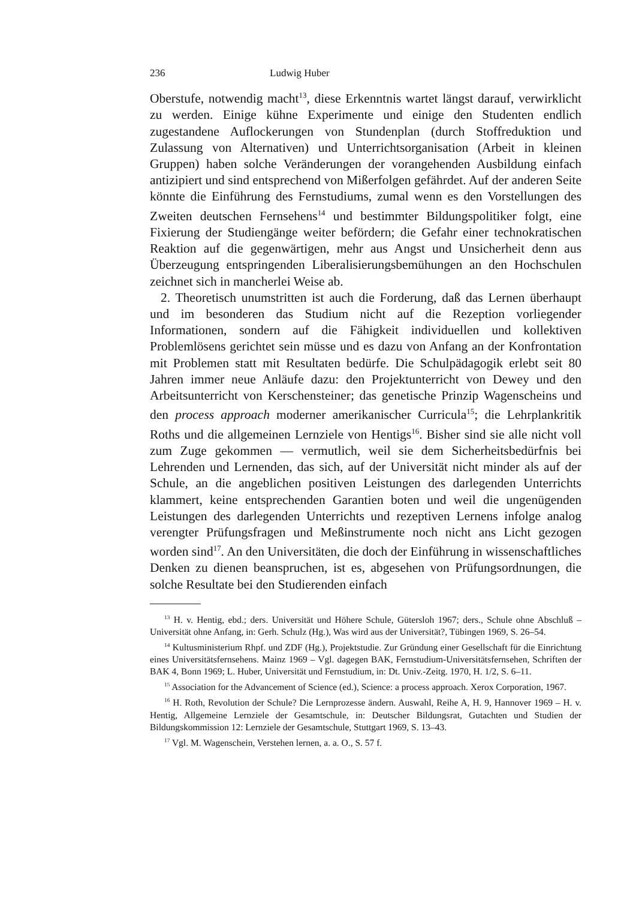236 Ludwig Huber
Oberstufe, notwendig macht<sup>13</sup>, diese Erkenntnis wartet längst darauf, verwirklicht zu werden. Einige kühne Experimente und einige den Studenten endlich zugestandene Auflockerungen von Stundenplan (durch Stoffreduktion und Zulassung von Alternativen) und Unterrichtsorganisation (Arbeit in kleinen Gruppen) haben solche Veränderungen der vorangehenden Ausbildung einfach antizipiert und sind entsprechend von Mißerfolgen gefährdet. Auf der anderen Seite könnte die Einführung des Fernstudiums, zumal wenn es den Vorstellungen des Zweiten deutschen Fernsehens<sup>14</sup> und bestimmter Bildungspolitiker folgt, eine Fixierung der Studiengänge weiter befördern; die Gefahr einer technokratischen Reaktion auf die gegenwärtigen, mehr aus Angst und Unsicherheit denn aus Überzeugung entspringenden Liberalisierungsbemühungen an den Hochschulen zeichnet sich in mancherlei Weise ab.
2. Theoretisch unumstritten ist auch die Forderung, daß das Lernen überhaupt und im besonderen das Studium nicht auf die Rezeption vorliegender Informationen, sondern auf die Fähigkeit individuellen und kollektiven Problemlösens gerichtet sein müsse und es dazu von Anfang an der Konfrontation mit Problemen statt mit Resultaten bedürfe. Die Schulpädagogik erlebt seit 80 Jahren immer neue Anläufe dazu: den Projektunterricht von Dewey und den Arbeitsunterricht von Kerschensteiner; das genetische Prinzip Wagenscheins und den process approach moderner amerikanischer Curricula<sup>15</sup>; die Lehrplankritik Roths und die allgemeinen Lernziele von Hentigs<sup>16</sup>. Bisher sind sie alle nicht voll zum Zuge gekommen — vermutlich, weil sie dem Sicherheitsbedürfnis bei Lehrenden und Lernenden, das sich, auf der Universität nicht minder als auf der Schule, an die angeblichen positiven Leistungen des darlegenden Unterrichts klammert, keine entsprechenden Garantien boten und weil die ungenügenden Leistungen des darlegenden Unterrichts und rezeptiven Lernens infolge analog verengter Prüfungsfragen und Meßinstrumente noch nicht ans Licht gezogen worden sind<sup>17</sup>. An den Universitäten, die doch der Einführung in wissenschaftliches Denken zu dienen beanspruchen, ist es, abgesehen von Prüfungsordnungen, die solche Resultate bei den Studierenden einfach
<sup>13</sup> H. v. Hentig, ebd.; ders. Universität und Höhere Schule, Gütersloh 1967; ders., Schule ohne Abschluß – Universität ohne Anfang, in: Gerh. Schulz (Hg.), Was wird aus der Universität?, Tübingen 1969, S. 26–54.
<sup>14</sup> Kultusministerium Rhpf. und ZDF (Hg.), Projektstudie. Zur Gründung einer Gesellschaft für die Einrichtung eines Universitätsfernsehens. Mainz 1969 – Vgl. dagegen BAK, Fernstudium-Universitätsfernsehen, Schriften der BAK 4, Bonn 1969; L. Huber, Universität und Fernstudium, in: Dt. Univ.-Zeitg. 1970, H. 1/2, S. 6–11.
<sup>15</sup> Association for the Advancement of Science (ed.), Science: a process approach. Xerox Corporation, 1967.
<sup>16</sup> H. Roth, Revolution der Schule? Die Lernprozesse ändern. Auswahl, Reihe A, H. 9, Hannover 1969 – H. v. Hentig, Allgemeine Lernziele der Gesamtschule, in: Deutscher Bildungsrat, Gutachten und Studien der Bildungskommission 12: Lernziele der Gesamtschule, Stuttgart 1969, S. 13–43.
<sup>17</sup> Vgl. M. Wagenschein, Verstehen lernen, a. a. O., S. 57 f.